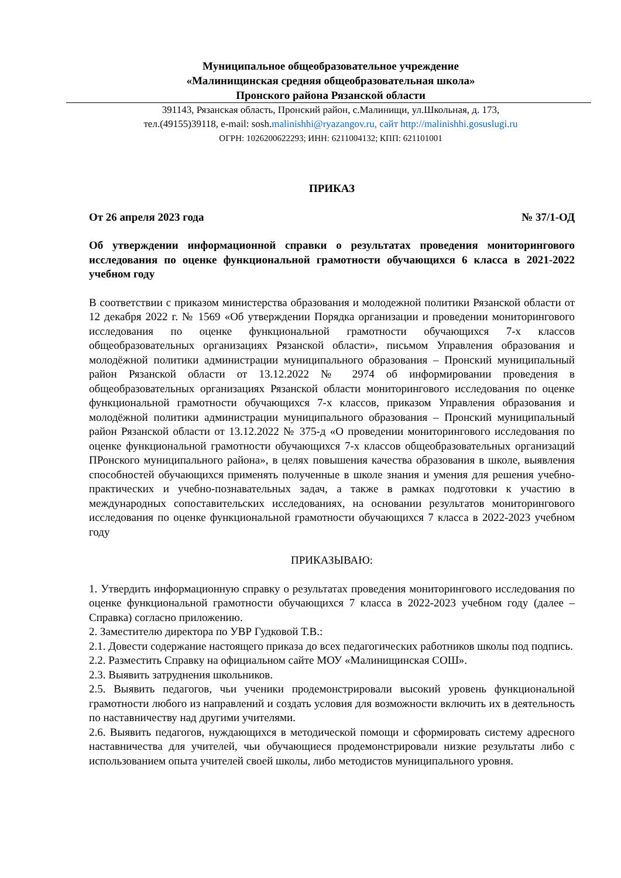Муниципальное общеобразовательное учреждение
«Малинищинская средняя общеобразовательная школа»
Пронского района Рязанской области
391143, Рязанская область, Пронский район, с.Малинищи, ул.Школьная, д. 173,
тел.(49155)39118, e-mail: sosh.malinishhi@ryazangov.ru, сайт http://malinishhi.gosuslugi.ru
ОГРН: 1026200622293; ИНН: 6211004132; КПП: 621101001
ПРИКАЗ
От 26 апреля 2023 года № 37/1-ОД
Об утверждении информационной справки о результатах проведения мониторингового исследования по оценке функциональной грамотности обучающихся 6 класса в 2021-2022 учебном году
В соответствии с приказом министерства образования и молодежной политики Рязанской области от 12 декабря 2022 г. № 1569 «Об утверждении Порядка организации и проведении мониторингового исследования по оценке функциональной грамотности обучающихся 7-х классов общеобразовательных организациях Рязанской области», письмом Управления образования и молодёжной политики администрации муниципального образования – Пронский муниципальный район Рязанской области от 13.12.2022 № 2974 об информировании проведения в общеобразовательных организациях Рязанской области мониторингового исследования по оценке функциональной грамотности обучающихся 7-х классов, приказом Управления образования и молодёжной политики администрации муниципального образования – Пронский муниципальный район Рязанской области от 13.12.2022 № 375-д «О проведении мониторингового исследования по оценке функциональной грамотности обучающихся 7-х классов общеобразовательных организаций ПРонского муниципального района», в целях повышения качества образования в школе, выявления способностей обучающихся применять полученные в школе знания и умения для решения учебно-практических и учебно-познавательных задач, а также в рамках подготовки к участию в международных сопоставительских исследованиях, на основании результатов мониторингового исследования по оценке функциональной грамотности обучающихся 7 класса в 2022-2023 учебном году
ПРИКАЗЫВАЮ:
1. Утвердить информационную справку о результатах проведения мониторингового исследования по оценке функциональной грамотности обучающихся 7 класса в 2022-2023 учебном году (далее – Справка) согласно приложению.
2. Заместителю директора по УВР Гудковой Т.В.:
2.1. Довести содержание настоящего приказа до всех педагогических работников школы под подпись.
2.2. Разместить Справку на официальном сайте МОУ «Малинищинская СОШ».
2.3. Выявить затруднения школьников.
2.5. Выявить педагогов, чьи ученики продемонстрировали высокий уровень функциональной грамотности любого из направлений и создать условия для возможности включить их в деятельность по наставничеству над другими учителями.
2.6. Выявить педагогов, нуждающихся в методической помощи и сформировать систему адресного наставничества для учителей, чьи обучающиеся продемонстрировали низкие результаты либо с использованием опыта учителей своей школы, либо методистов муниципального уровня.